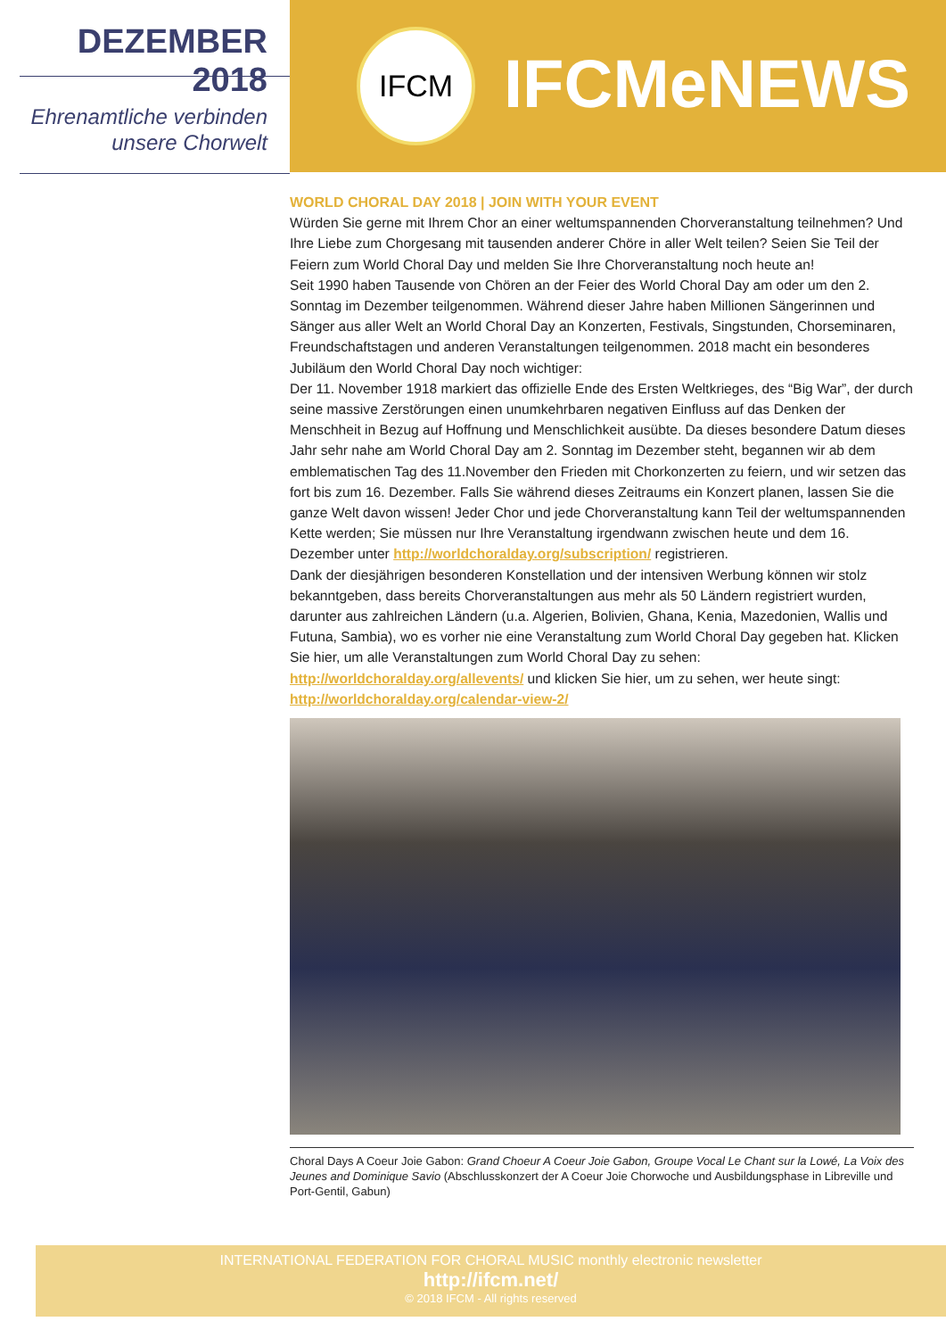DEZEMBER 2018
Ehrenamtliche verbinden
unsere Chorwelt
IFCM IFCMeNEWS
WORLD CHORAL DAY 2018 | JOIN WITH YOUR EVENT
Würden Sie gerne mit Ihrem Chor an einer weltumspannenden Chorveranstaltung teilnehmen? Und Ihre Liebe zum Chorgesang mit tausenden anderer Chöre in aller Welt teilen? Seien Sie Teil der Feiern zum World Choral Day und melden Sie Ihre Chorveranstaltung noch heute an!
Seit 1990 haben Tausende von Chören an der Feier des World Choral Day am oder um den 2. Sonntag im Dezember teilgenommen. Während dieser Jahre haben Millionen Sängerinnen und Sänger aus aller Welt an World Choral Day an Konzerten, Festivals, Singstunden, Chorseminaren, Freundschaftstagen und anderen Veranstaltungen teilgenommen. 2018 macht ein besonderes Jubiläum den World Choral Day noch wichtiger:
Der 11. November 1918 markiert das offizielle Ende des Ersten Weltkrieges, des “Big War”, der durch seine massive Zerstörungen einen unumkehrbaren negativen Einfluss auf das Denken der Menschheit in Bezug auf Hoffnung und Menschlichkeit ausübte. Da dieses besondere Datum dieses Jahr sehr nahe am World Choral Day am 2. Sonntag im Dezember steht, begannen wir ab dem emblematischen Tag des 11.November den Frieden mit Chorkonzerten zu feiern, und wir setzen das fort bis zum 16. Dezember. Falls Sie während dieses Zeitraums ein Konzert planen, lassen Sie die ganze Welt davon wissen! Jeder Chor und jede Chorveranstaltung kann Teil der weltumspannenden Kette werden; Sie müssen nur Ihre Veranstaltung irgendwann zwischen heute und dem 16. Dezember unter http://worldchoralday.org/subscription/ registrieren.
Dank der diesjährigen besonderen Konstellation und der intensiven Werbung können wir stolz bekanntgeben, dass bereits Chorveranstaltungen aus mehr als 50 Ländern registriert wurden, darunter aus zahlreichen Ländern (u.a. Algerien, Bolivien, Ghana, Kenia, Mazedonien, Wallis und Futuna, Sambia), wo es vorher nie eine Veranstaltung zum World Choral Day gegeben hat. Klicken Sie hier, um alle Veranstaltungen zum World Choral Day zu sehen: http://worldchoralday.org/allevents/ und klicken Sie hier, um zu sehen, wer heute singt: http://worldchoralday.org/calendar-view-2/
Choral Days A Coeur Joie Gabon: Grand Choeur A Coeur Joie Gabon, Groupe Vocal Le Chant sur la Lowé, La Voix des Jeunes and Dominique Savio (Abschlusskonzert der A Coeur Joie Chorwoche und Ausbildungsphase in Libreville und Port-Gentil, Gabun)
INTERNATIONAL FEDERATION FOR CHORAL MUSIC monthly electronic newsletter
http://ifcm.net/
© 2018 IFCM - All rights reserved